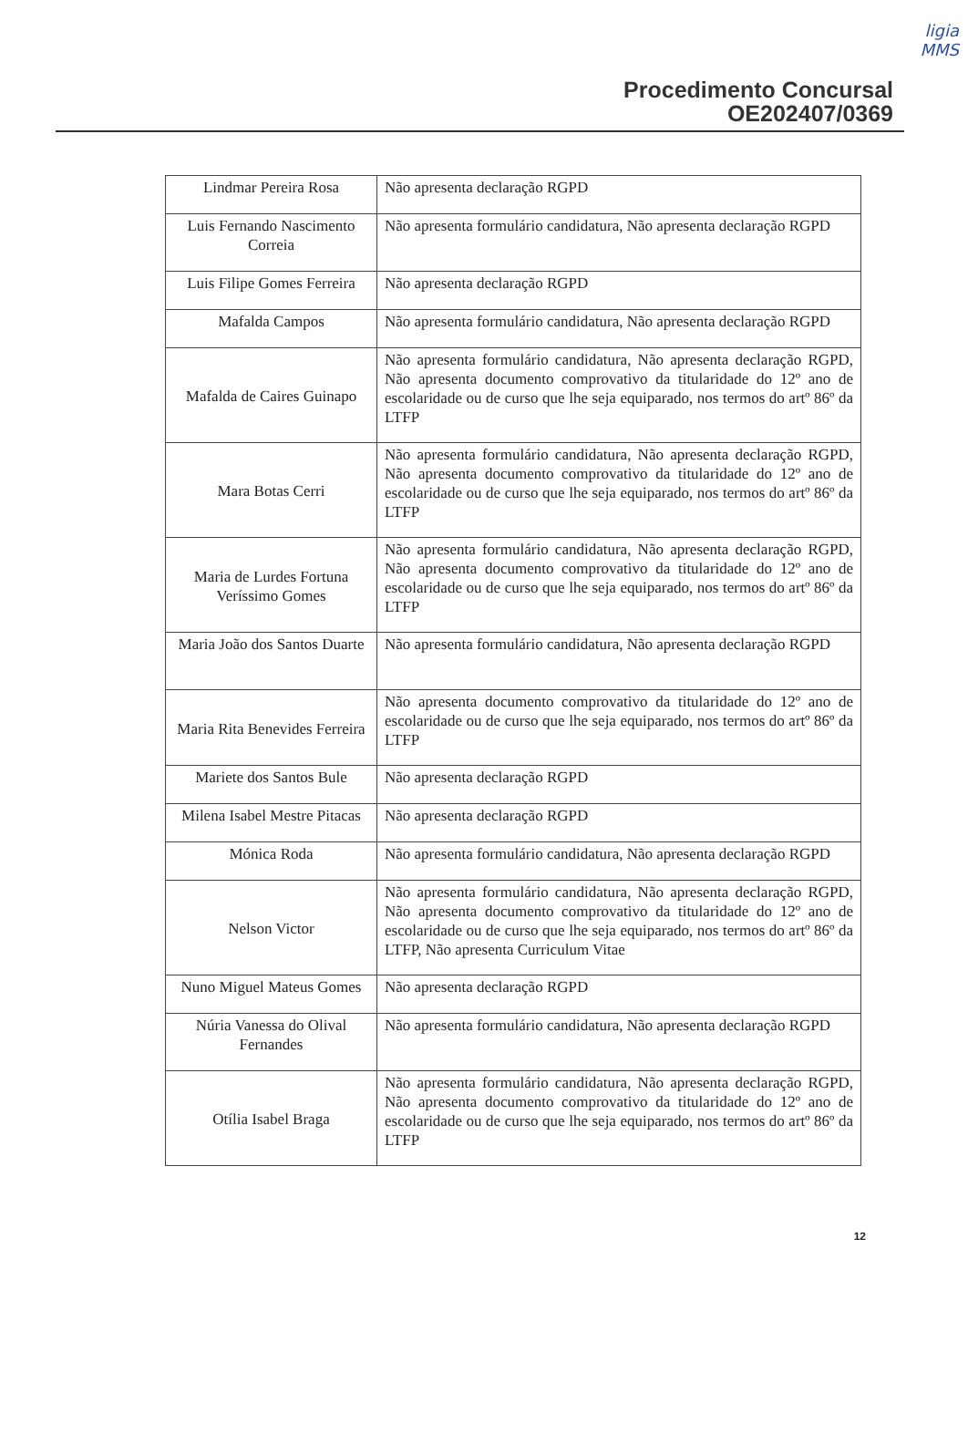ligia
MMS
Procedimento Concursal
OE202407/0369
| Lindmar Pereira Rosa | Não apresenta declaração RGPD |
| Luis Fernando Nascimento Correia | Não apresenta formulário candidatura, Não apresenta declaração RGPD |
| Luis Filipe Gomes Ferreira | Não apresenta declaração RGPD |
| Mafalda Campos | Não apresenta formulário candidatura, Não apresenta declaração RGPD |
| Mafalda de Caires Guinapo | Não apresenta formulário candidatura, Não apresenta declaração RGPD, Não apresenta documento comprovativo da titularidade do 12º ano de escolaridade ou de curso que lhe seja equiparado, nos termos do artº 86º da LTFP |
| Mara Botas Cerri | Não apresenta formulário candidatura, Não apresenta declaração RGPD, Não apresenta documento comprovativo da titularidade do 12º ano de escolaridade ou de curso que lhe seja equiparado, nos termos do artº 86º da LTFP |
| Maria de Lurdes Fortuna Veríssimo Gomes | Não apresenta formulário candidatura, Não apresenta declaração RGPD, Não apresenta documento comprovativo da titularidade do 12º ano de escolaridade ou de curso que lhe seja equiparado, nos termos do artº 86º da LTFP |
| Maria João dos Santos Duarte | Não apresenta formulário candidatura, Não apresenta declaração RGPD |
| Maria Rita Benevides Ferreira | Não apresenta documento comprovativo da titularidade do 12º ano de escolaridade ou de curso que lhe seja equiparado, nos termos do artº 86º da LTFP |
| Mariete dos Santos Bule | Não apresenta declaração RGPD |
| Milena Isabel Mestre Pitacas | Não apresenta declaração RGPD |
| Mónica Roda | Não apresenta formulário candidatura, Não apresenta declaração RGPD |
| Nelson Victor | Não apresenta formulário candidatura, Não apresenta declaração RGPD, Não apresenta documento comprovativo da titularidade do 12º ano de escolaridade ou de curso que lhe seja equiparado, nos termos do artº 86º da LTFP, Não apresenta Curriculum Vitae |
| Nuno Miguel Mateus Gomes | Não apresenta declaração RGPD |
| Núria Vanessa do Olival Fernandes | Não apresenta formulário candidatura, Não apresenta declaração RGPD |
| Otília Isabel Braga | Não apresenta formulário candidatura, Não apresenta declaração RGPD, Não apresenta documento comprovativo da titularidade do 12º ano de escolaridade ou de curso que lhe seja equiparado, nos termos do artº 86º da LTFP |
12